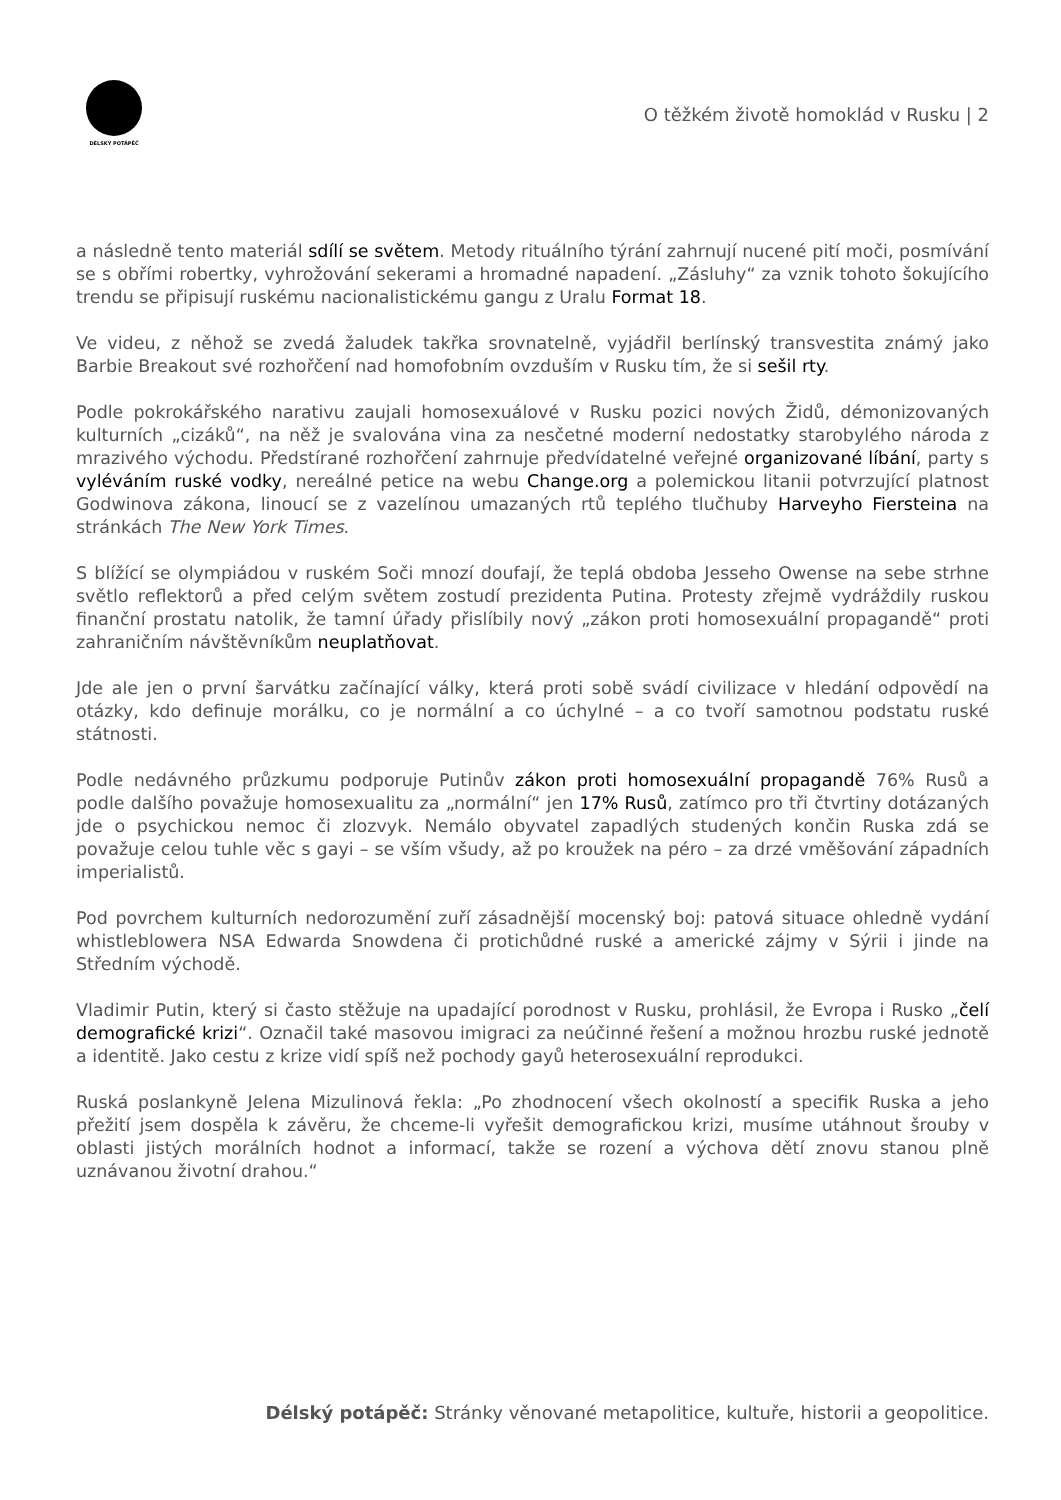DÉLSKÝ POTÁPĚČ
O těžkém životě homoklád v Rusku | 2
a následně tento materiál sdílí se světem. Metody rituálního týrání zahrnují nucené pití moči, posmívání se s obřími robertky, vyhrožování sekerami a hromadné napadení. „Zásluhy“ za vznik tohoto šokujícího trendu se připisují ruskému nacionalistickému gangu z Uralu Format 18.
Ve videu, z něhož se zvedá žaludek takřka srovnatelně, vyjádřil berlínský transvestita známý jako Barbie Breakout své rozhořčení nad homofobním ovzduším v Rusku tím, že si sešil rty.
Podle pokrokářského narativu zaujali homosexuálové v Rusku pozici nových Židů, démonizovaných kulturních „cizáků“, na něž je svalována vina za nesčetné moderní nedostatky starobylého národa z mrazivého východu. Předstírané rozhořčení zahrnuje předvídatelné veřejné organizované líbání, party s vyléváním ruské vodky, nereálné petice na webu Change.org a polemickou litanii potvrzující platnost Godwinova zákona, linoucí se z vazelínou umazaných rtů teplého tlučhuby Harveyho Fiersteina na stránkách The New York Times.
S blížící se olympiádou v ruském Soči mnozí doufají, že teplá obdoba Jesseho Owense na sebe strhne světlo reflektorů a před celým světem zostudí prezidenta Putina. Protesty zřejmě vydráždily ruskou finanční prostatu natolik, že tamní úřady přislíbily nový „zákon proti homosexuální propagandě“ proti zahraničním návštěvníkům neuplatňovat.
Jde ale jen o první šarvátku začínající války, která proti sobě svádí civilizace v hledání odpovědí na otázky, kdo definuje morálku, co je normální a co úchylné – a co tvoří samotnou podstatu ruské státnosti.
Podle nedávného průzkumu podporuje Putinův zákon proti homosexuální propagandě 76% Rusů a podle dalšího považuje homosexualitu za „normální“ jen 17% Rusů, zatímco pro tři čtvrtiny dotázaných jde o psychickou nemoc či zlozvyk. Nemálo obyvatel zapadlých studených končin Ruska zdá se považuje celou tuhle věc s gayi – se vším všudy, až po kroužek na péro – za drzé vměšování západních imperialistů.
Pod povrchem kulturních nedorozumění zuří zásadnější mocenský boj: patová situace ohledně vydání whistleblowera NSA Edwarda Snowdena či protichůdné ruské a americké zájmy v Sýrii i jinde na Středním východě.
Vladimir Putin, který si často stěžuje na upadající porodnost v Rusku, prohlásil, že Evropa i Rusko „čelí demografické krizi“. Označil také masovou imigraci za neúčinné řešení a možnou hrozbu ruské jednotě a identitě. Jako cestu z krize vidí spíš než pochody gayů heterosexuální reprodukci.
Ruská poslankyně Jelena Mizulinová řekla: „Po zhodnocení všech okolností a specifik Ruska a jeho přežití jsem dospěla k závěru, že chceme-li vyřešit demografickou krizi, musíme utáhnout šrouby v oblasti jistých morálních hodnot a informací, takže se rození a výchova dětí znovu stanou plně uznávanou životní drahou.“
Délský potápěč: Stránky věnované metapolitice, kultuře, historii a geopolitice.